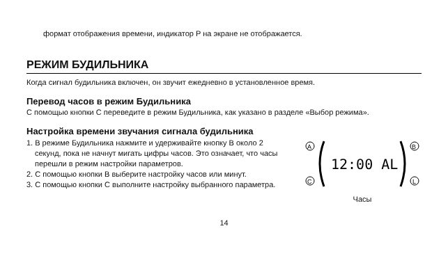формат отображения времени, индикатор P на экране не отображается.
РЕЖИМ БУДИЛЬНИКА
Когда сигнал будильника включен, он звучит ежедневно в установленное время.
Перевод часов в режим Будильника
С помощью кнопки C переведите в режим Будильника, как указано в разделе «Выбор режима».
Настройка времени звучания сигнала будильника
1. В режиме Будильника нажмите и удерживайте кнопку B около 2 секунд, пока не начнут мигать цифры часов. Это означает, что часы перешли в режим настройки параметров.
2. С помощью кнопки B выберите настройку часов или минут.
3. С помощью кнопки C выполните настройку выбранного параметра.
A
B
C
L
12:00 AL
Часы
14